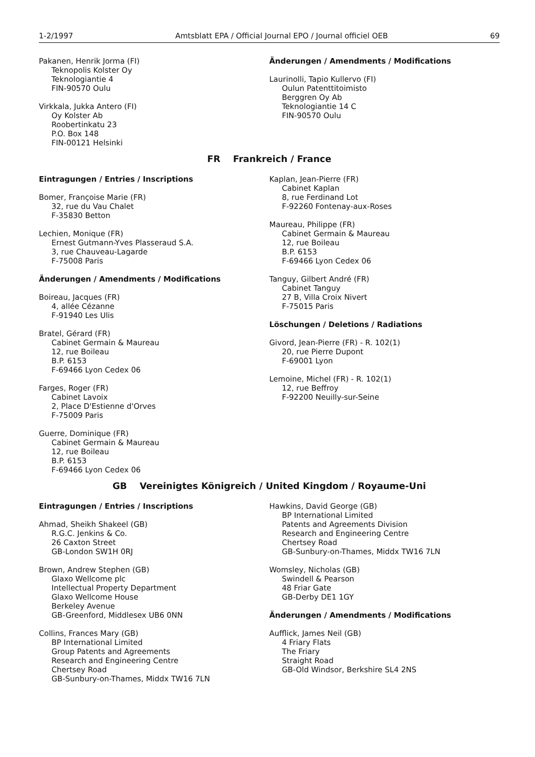1-2/1997 Amtsblatt EPA / Official Journal EPO / Journal officiel OEB 69
Pakanen, Henrik Jorma (FI)
Teknopolis Kolster Oy
Teknologiantie 4
FIN-90570 Oulu
Virkkala, Jukka Antero (FI)
Oy Kolster Ab
Roobertinkatu 23
P.O. Box 148
FIN-00121 Helsinki
Änderungen / Amendments / Modifications
Laurinolli, Tapio Kullervo (FI)
Oulun Patenttitoimisto
Berggren Oy Ab
Teknologiantie 14 C
FIN-90570 Oulu
FR Frankreich / France
Eintragungen / Entries / Inscriptions
Bomer, Françoise Marie (FR)
32, rue du Vau Chalet
F-35830 Betton
Lechien, Monique (FR)
Ernest Gutmann-Yves Plasseraud S.A.
3, rue Chauveau-Lagarde
F-75008 Paris
Änderungen / Amendments / Modifications
Boireau, Jacques (FR)
4, allée Cézanne
F-91940 Les Ulis
Bratel, Gérard (FR)
Cabinet Germain & Maureau
12, rue Boileau
B.P. 6153
F-69466 Lyon Cedex 06
Farges, Roger (FR)
Cabinet Lavoix
2, Place D'Estienne d'Orves
F-75009 Paris
Guerre, Dominique (FR)
Cabinet Germain & Maureau
12, rue Boileau
B.P. 6153
F-69466 Lyon Cedex 06
Kaplan, Jean-Pierre (FR)
Cabinet Kaplan
8, rue Ferdinand Lot
F-92260 Fontenay-aux-Roses
Maureau, Philippe (FR)
Cabinet Germain & Maureau
12, rue Boileau
B.P. 6153
F-69466 Lyon Cedex 06
Tanguy, Gilbert André (FR)
Cabinet Tanguy
27 B, Villa Croix Nivert
F-75015 Paris
Löschungen / Deletions / Radiations
Givord, Jean-Pierre (FR) - R. 102(1)
20, rue Pierre Dupont
F-69001 Lyon
Lemoine, Michel (FR) - R. 102(1)
12, rue Beffroy
F-92200 Neuilly-sur-Seine
GB Vereinigtes Königreich / United Kingdom / Royaume-Uni
Eintragungen / Entries / Inscriptions
Ahmad, Sheikh Shakeel (GB)
R.G.C. Jenkins & Co.
26 Caxton Street
GB-London SW1H 0RJ
Brown, Andrew Stephen (GB)
Glaxo Wellcome plc
Intellectual Property Department
Glaxo Wellcome House
Berkeley Avenue
GB-Greenford, Middlesex UB6 0NN
Collins, Frances Mary (GB)
BP International Limited
Group Patents and Agreements
Research and Engineering Centre
Chertsey Road
GB-Sunbury-on-Thames, Middx TW16 7LN
Hawkins, David George (GB)
BP International Limited
Patents and Agreements Division
Research and Engineering Centre
Chertsey Road
GB-Sunbury-on-Thames, Middx TW16 7LN
Womsley, Nicholas (GB)
Swindell & Pearson
48 Friar Gate
GB-Derby DE1 1GY
Änderungen / Amendments / Modifications
Aufflick, James Neil (GB)
4 Friary Flats
The Friary
Straight Road
GB-Old Windsor, Berkshire SL4 2NS